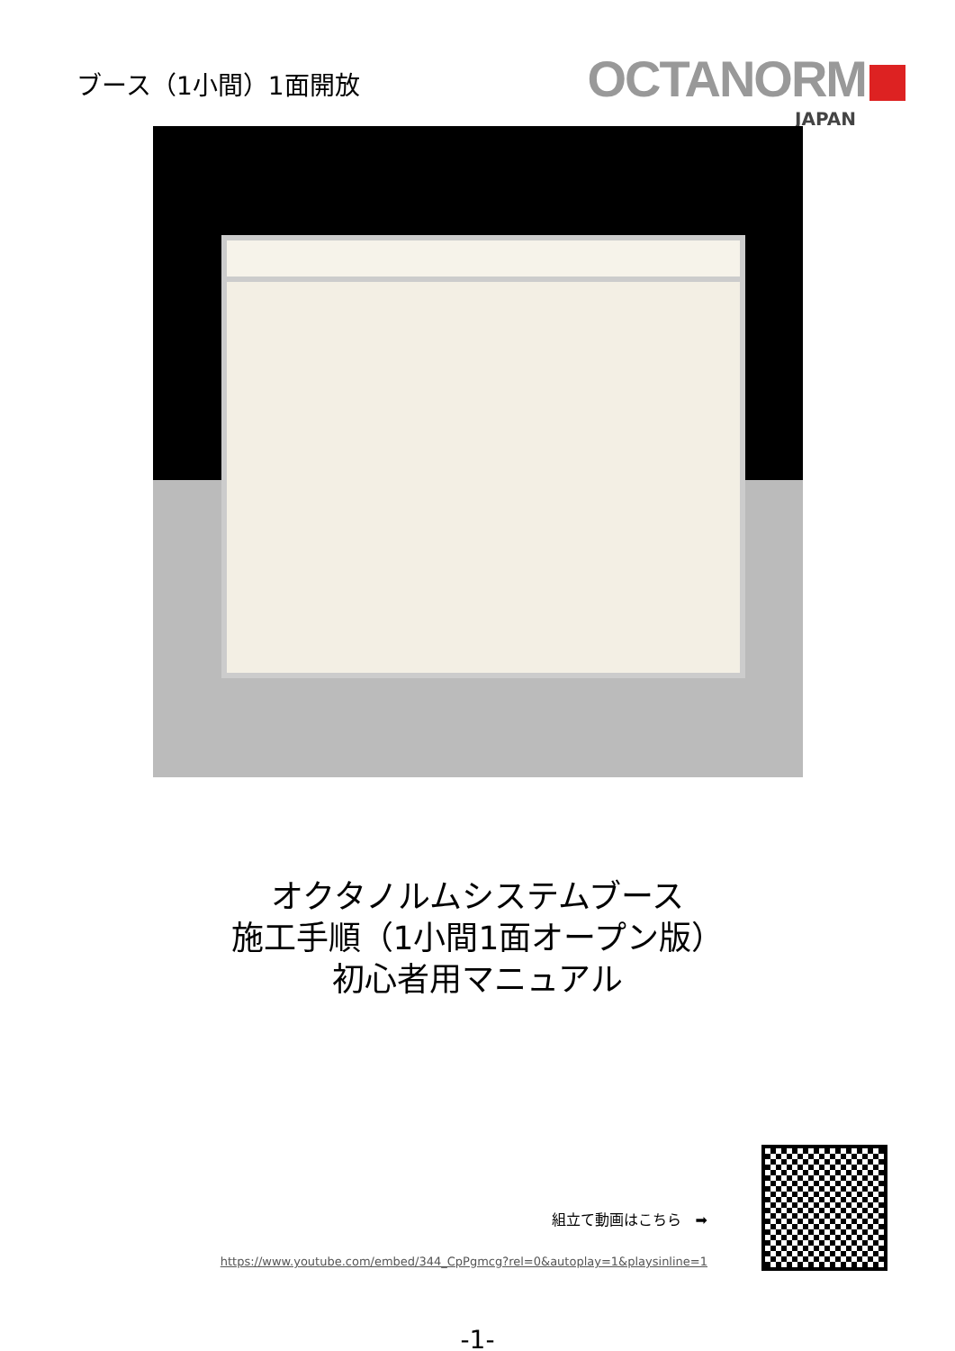ブース（1小間）1面開放
OCTANORM
JAPAN
オクタノルムシステムブース
施工手順（1小間1面オープン版）
初心者用マニュアル
組立て動画はこちら　➡
https://www.youtube.com/embed/344_CpPgmcg?rel=0&autoplay=1&playsinline=1
-1-